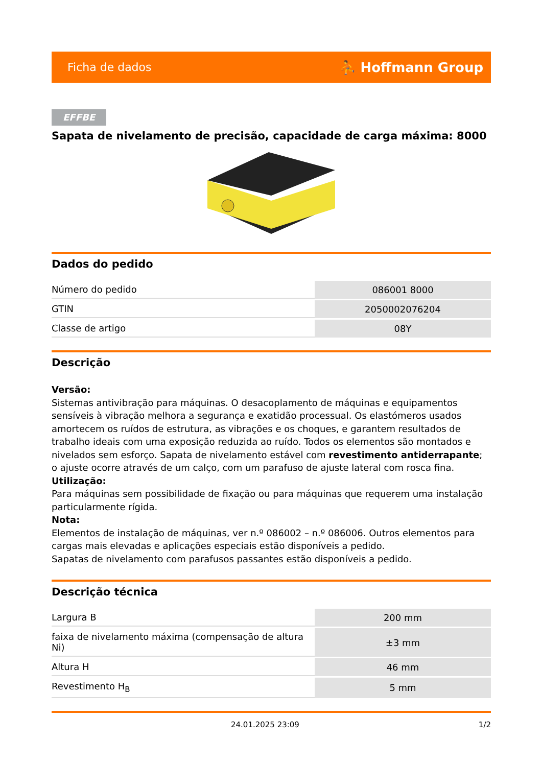Ficha de dados ⛹ Hoffmann Group
EFFBE
Sapata de nivelamento de precisão, capacidade de carga máxima: 8000
Dados do pedido
| Número do pedido | 086001 8000 |
| GTIN | 2050002076204 |
| Classe de artigo | 08Y |
Descrição
Versão:
Sistemas antivibração para máquinas. O desacoplamento de máquinas e equipamentos sensíveis à vibração melhora a segurança e exatidão processual. Os elastómeros usados amortecem os ruídos de estrutura, as vibrações e os choques, e garantem resultados de trabalho ideais com uma exposição reduzida ao ruído. Todos os elementos são montados e nivelados sem esforço. Sapata de nivelamento estável com revestimento antiderrapante; o ajuste ocorre através de um calço, com um parafuso de ajuste lateral com rosca fina.
Utilização:
Para máquinas sem possibilidade de fixação ou para máquinas que requerem uma instalação particularmente rígida.
Nota:
Elementos de instalação de máquinas, ver n.º 086002 – n.º 086006. Outros elementos para cargas mais elevadas e aplicações especiais estão disponíveis a pedido.
Sapatas de nivelamento com parafusos passantes estão disponíveis a pedido.
Descrição técnica
| Largura B | 200 mm |
| faixa de nivelamento máxima (compensação de altura Ni) | ±3 mm |
| Altura H | 46 mm |
| Revestimento H<sub>B</sub> | 5 mm |
24.01.2025 23:09 1/2